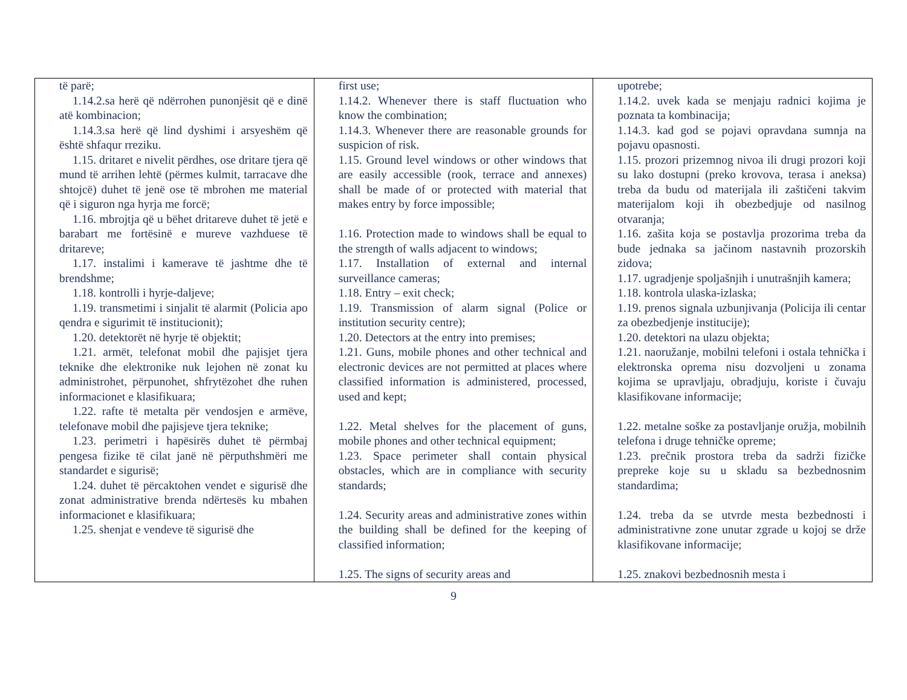| të parë; 1.14.2.sa herë që ndërrohen punonjësit që e dinë atë kombinacion; 1.14.3.sa herë që lind dyshimi i arsyeshëm që është shfaqur rreziku. 1.15. dritaret e nivelit përdhes, ose dritare tjera që mund të arrihen lehtë (përmes kulmit, tarracave dhe shtojcë) duhet të jenë ose të mbrohen me material që i siguron nga hyrja me forcë; 1.16. mbrojtja që u bëhet dritareve duhet të jetë e barabart me fortësinë e mureve vazhduese të dritareve; 1.17. instalimi i kamerave të jashtme dhe të brendshme; 1.18. kontrolli i hyrje-daljeve; 1.19. transmetimi i sinjalit të alarmit (Policia apo qendra e sigurimit të institucionit); 1.20. detektorët në hyrje të objektit; 1.21. armët, telefonat mobil dhe pajisjet tjera teknike dhe elektronike nuk lejohen në zonat ku administrohet, përpunohet, shfrytëzohet dhe ruhen informacionet e klasifikuara; 1.22. rafte të metalta për vendosjen e armëve, telefonave mobil dhe pajisjeve tjera teknike; 1.23. perimetri i hapësirës duhet të përmbaj pengesa fizike të cilat janë në përputhshmëri me standardet e sigurisë; 1.24. duhet të përcaktohen vendet e sigurisë dhe zonat administrative brenda ndërtesës ku mbahen informacionet e klasifikuara; 1.25. shenjat e vendeve të sigurisë dhe | first use; 1.14.2. Whenever there is staff fluctuation who know the combination; 1.14.3. Whenever there are reasonable grounds for suspicion of risk. 1.15. Ground level windows or other windows that are easily accessible (rook, terrace and annexes) shall be made of or protected with material that makes entry by force impossible; 1.16. Protection made to windows shall be equal to the strength of walls adjacent to windows; 1.17. Installation of external and internal surveillance cameras; 1.18. Entry – exit check; 1.19. Transmission of alarm signal (Police or institution security centre); 1.20. Detectors at the entry into premises; 1.21. Guns, mobile phones and other technical and electronic devices are not permitted at places where classified information is administered, processed, used and kept; 1.22. Metal shelves for the placement of guns, mobile phones and other technical equipment; 1.23. Space perimeter shall contain physical obstacles, which are in compliance with security standards; 1.24. Security areas and administrative zones within the building shall be defined for the keeping of classified information; 1.25. The signs of security areas and | upotrebe; 1.14.2. uvek kada se menjaju radnici kojima je poznata ta kombinacija; 1.14.3. kad god se pojavi opravdana sumnja na pojavu opasnosti. 1.15. prozori prizemnog nivoa ili drugi prozori koji su lako dostupni (preko krovova, terasa i aneksa) treba da budu od materijala ili zaštičeni takvim materijalom koji ih obezbedjuje od nasilnog otvaranja; 1.16. zašita koja se postavlja prozorima treba da bude jednaka sa jačinom nastavnih prozorskih zidova; 1.17. ugradjenje spoljašnjih i unutrašnjih kamera; 1.18. kontrola ulaska-izlaska; 1.19. prenos signala uzbunjivanja (Policija ili centar za obezbedjenje institucije); 1.20. detektori na ulazu objekta; 1.21. naoružanje, mobilni telefoni i ostala tehnička i elektronska oprema nisu dozvoljeni u zonama kojima se upravljaju, obradjuju, koriste i čuvaju klasifikovane informacije; 1.22. metalne soške za postavljanje oružja, mobilnih telefona i druge tehničke opreme; 1.23. prečnik prostora treba da sadrži fizičke prepreke koje su u skladu sa bezbednosnim standardima; 1.24. treba da se utvrde mesta bezbednosti i administrativne zone unutar zgrade u kojoj se drže klasifikovane informacije; 1.25. znakovi bezbednosnih mesta i |
9